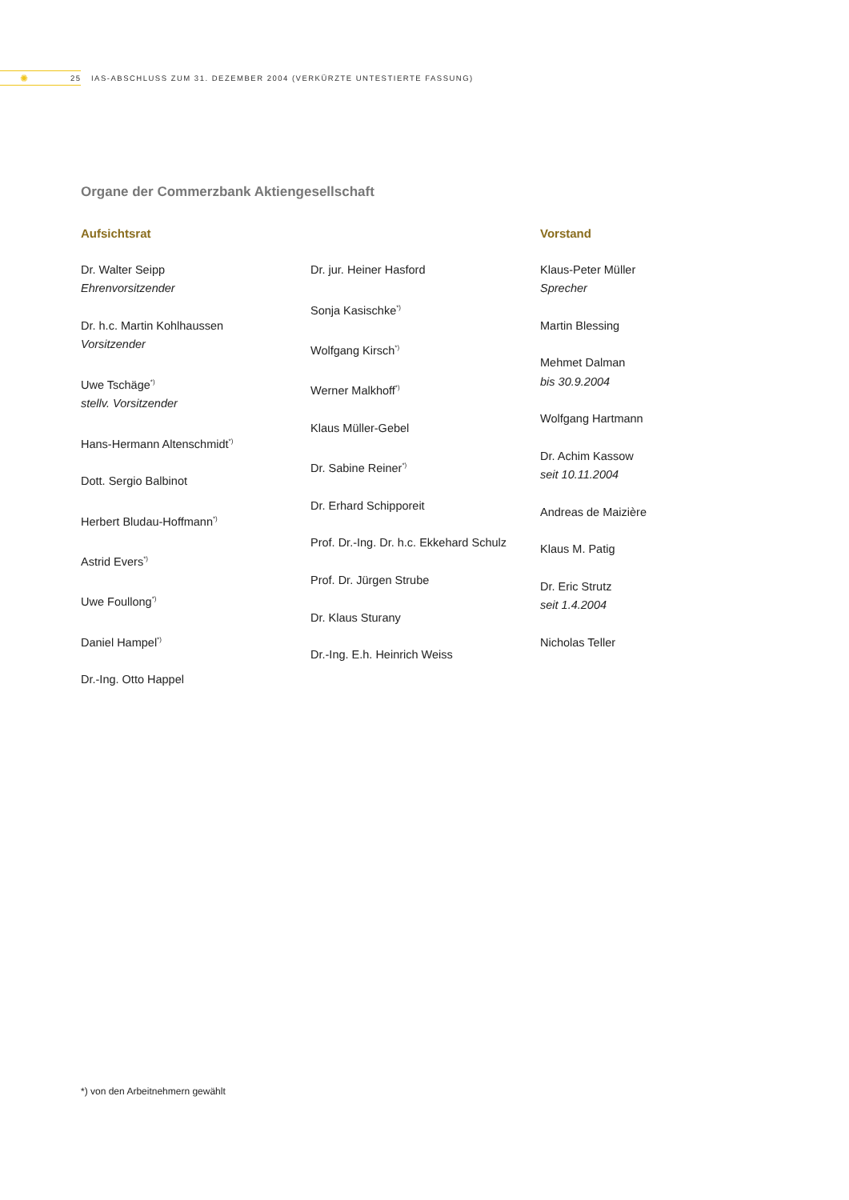✺
25 IAS-ABSCHLUSS ZUM 31. DEZEMBER 2004 (VERKÜRZTE UNTESTIERTE FASSUNG)
Organe der Commerzbank Aktiengesellschaft
Aufsichtsrat
Dr. Walter Seipp
Ehrenvorsitzender
Dr. h.c. Martin Kohlhaussen
Vorsitzender
Uwe Tschäge<sup>*)</sup>
stellv. Vorsitzender
Hans-Hermann Altenschmidt<sup>*)</sup>
Dott. Sergio Balbinot
Herbert Bludau-Hoffmann<sup>*)</sup>
Astrid Evers<sup>*)</sup>
Uwe Foullong<sup>*)</sup>
Daniel Hampel<sup>*)</sup>
Dr.-Ing. Otto Happel
Dr. jur. Heiner Hasford
Sonja Kasischke<sup>*)</sup>
Wolfgang Kirsch<sup>*)</sup>
Werner Malkhoff<sup>*)</sup>
Klaus Müller-Gebel
Dr. Sabine Reiner<sup>*)</sup>
Dr. Erhard Schipporeit
Prof. Dr.-Ing. Dr. h.c. Ekkehard Schulz
Prof. Dr. Jürgen Strube
Dr. Klaus Sturany
Dr.-Ing. E.h. Heinrich Weiss
Vorstand
Klaus-Peter Müller
Sprecher
Martin Blessing
Mehmet Dalman
bis 30.9.2004
Wolfgang Hartmann
Dr. Achim Kassow
seit 10.11.2004
Andreas de Maizière
Klaus M. Patig
Dr. Eric Strutz
seit 1.4.2004
Nicholas Teller
*) von den Arbeitnehmern gewählt